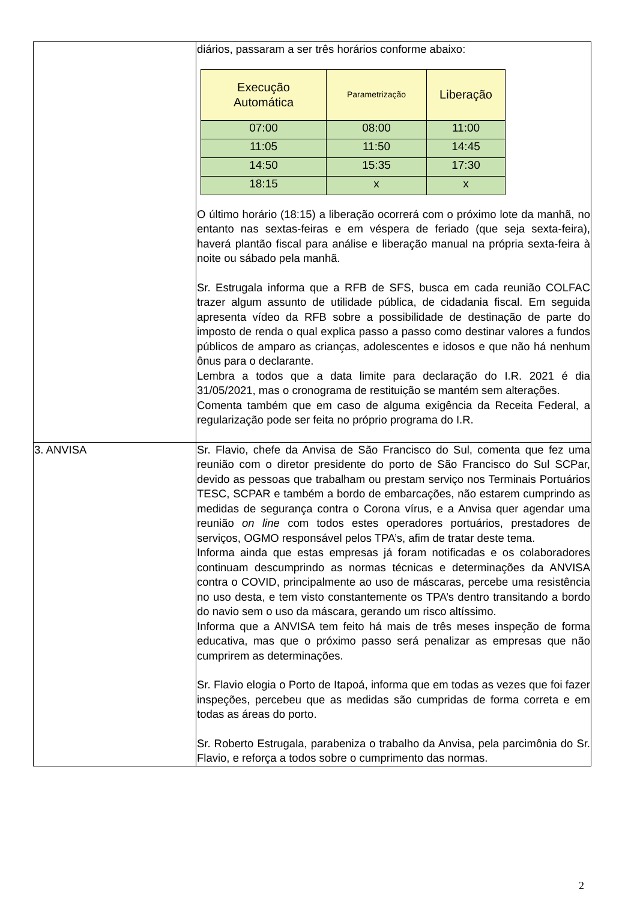| | diários, passaram a ser três horários conforme abaixo: / Execução Automática / Parametrização / Liberação / / --- / --- / --- / / 07:00 / 08:00 / 11:00 / / 11:05 / 11:50 / 14:45 / / 14:50 / 15:35 / 17:30 / / 18:15 / x / x / O último horário (18:15) a liberação ocorrerá com o próximo lote da manhã, no entanto nas sextas-feiras e em véspera de feriado (que seja sexta-feira), haverá plantão fiscal para análise e liberação manual na própria sexta-feira à noite ou sábado pela manhã. Sr. Estrugala informa que a RFB de SFS, busca em cada reunião COLFAC trazer algum assunto de utilidade pública, de cidadania fiscal. Em seguida apresenta vídeo da RFB sobre a possibilidade de destinação de parte do imposto de renda o qual explica passo a passo como destinar valores a fundos públicos de amparo as crianças, adolescentes e idosos e que não há nenhum ônus para o declarante. Lembra a todos que a data limite para declaração do I.R. 2021 é dia 31/05/2021, mas o cronograma de restituição se mantém sem alterações. Comenta também que em caso de alguma exigência da Receita Federal, a regularização pode ser feita no próprio programa do I.R. |
| 3. ANVISA | Sr. Flavio, chefe da Anvisa de São Francisco do Sul, comenta que fez uma reunião com o diretor presidente do porto de São Francisco do Sul SCPar, devido as pessoas que trabalham ou prestam serviço nos Terminais Portuários TESC, SCPAR e também a bordo de embarcações, não estarem cumprindo as medidas de segurança contra o Corona vírus, e a Anvisa quer agendar uma reunião on line com todos estes operadores portuários, prestadores de serviços, OGMO responsável pelos TPA’s, afim de tratar deste tema. Informa ainda que estas empresas já foram notificadas e os colaboradores continuam descumprindo as normas técnicas e determinações da ANVISA contra o COVID, principalmente ao uso de máscaras, percebe uma resistência no uso desta, e tem visto constantemente os TPA’s dentro transitando a bordo do navio sem o uso da máscara, gerando um risco altíssimo. Informa que a ANVISA tem feito há mais de três meses inspeção de forma educativa, mas que o próximo passo será penalizar as empresas que não cumprirem as determinações. Sr. Flavio elogia o Porto de Itapoá, informa que em todas as vezes que foi fazer inspeções, percebeu que as medidas são cumpridas de forma correta e em todas as áreas do porto. Sr. Roberto Estrugala, parabeniza o trabalho da Anvisa, pela parcimônia do Sr. Flavio, e reforça a todos sobre o cumprimento das normas. |
2